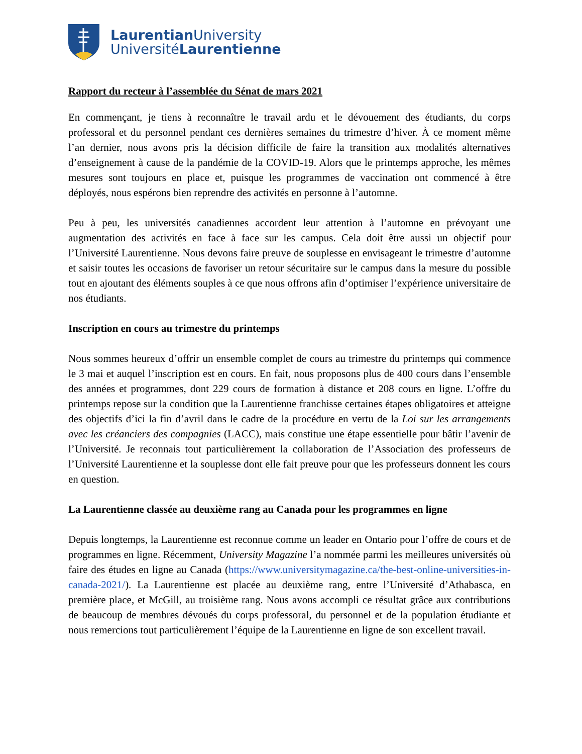Laurentian University
UniversitéLaurentienne
Rapport du recteur à l’assemblée du Sénat de mars 2021
En commençant, je tiens à reconnaître le travail ardu et le dévouement des étudiants, du corps professoral et du personnel pendant ces dernières semaines du trimestre d’hiver. À ce moment même l’an dernier, nous avons pris la décision difficile de faire la transition aux modalités alternatives d’enseignement à cause de la pandémie de la COVID-19. Alors que le printemps approche, les mêmes mesures sont toujours en place et, puisque les programmes de vaccination ont commencé à être déployés, nous espérons bien reprendre des activités en personne à l’automne.
Peu à peu, les universités canadiennes accordent leur attention à l’automne en prévoyant une augmentation des activités en face à face sur les campus. Cela doit être aussi un objectif pour l’Université Laurentienne. Nous devons faire preuve de souplesse en envisageant le trimestre d’automne et saisir toutes les occasions de favoriser un retour sécuritaire sur le campus dans la mesure du possible tout en ajoutant des éléments souples à ce que nous offrons afin d’optimiser l’expérience universitaire de nos étudiants.
Inscription en cours au trimestre du printemps
Nous sommes heureux d’offrir un ensemble complet de cours au trimestre du printemps qui commence le 3 mai et auquel l’inscription est en cours. En fait, nous proposons plus de 400 cours dans l’ensemble des années et programmes, dont 229 cours de formation à distance et 208 cours en ligne. L’offre du printemps repose sur la condition que la Laurentienne franchisse certaines étapes obligatoires et atteigne des objectifs d’ici la fin d’avril dans le cadre de la procédure en vertu de la Loi sur les arrangements avec les créanciers des compagnies (LACC), mais constitue une étape essentielle pour bâtir l’avenir de l’Université. Je reconnais tout particulièrement la collaboration de l’Association des professeurs de l’Université Laurentienne et la souplesse dont elle fait preuve pour que les professeurs donnent les cours en question.
La Laurentienne classée au deuxième rang au Canada pour les programmes en ligne
Depuis longtemps, la Laurentienne est reconnue comme un leader en Ontario pour l’offre de cours et de programmes en ligne. Récemment, University Magazine l’a nommée parmi les meilleures universités où faire des études en ligne au Canada (https://www.universitymagazine.ca/the-best-online-universities-in-canada-2021/). La Laurentienne est placée au deuxième rang, entre l’Université d’Athabasca, en première place, et McGill, au troisième rang. Nous avons accompli ce résultat grâce aux contributions de beaucoup de membres dévoués du corps professoral, du personnel et de la population étudiante et nous remercions tout particulièrement l’équipe de la Laurentienne en ligne de son excellent travail.